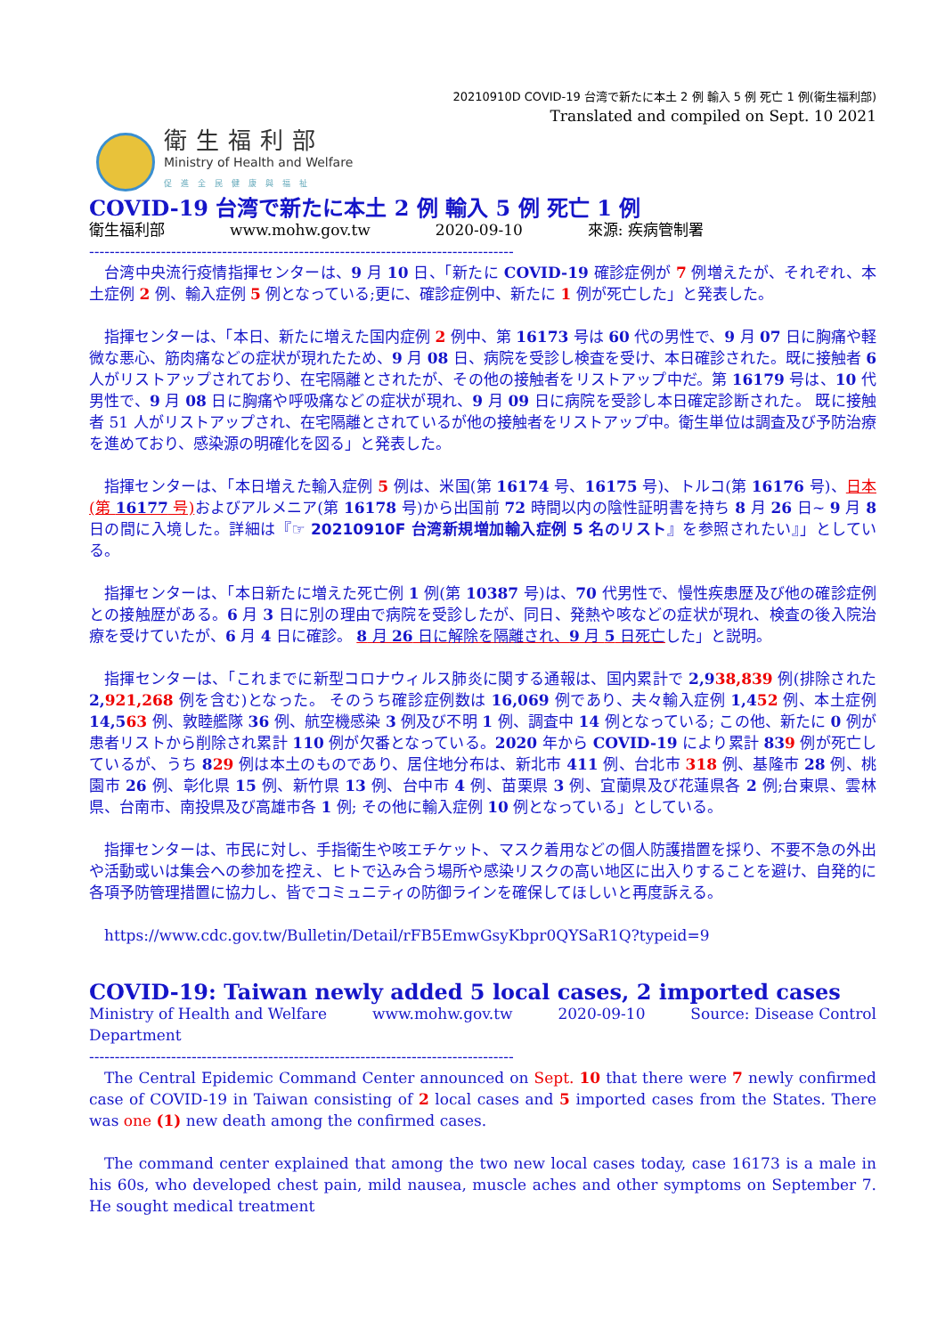20210910D COVID-19 台湾で新たに本土 2 例 輸入 5 例 死亡 1 例(衛生福利部)
Translated and compiled on Sept. 10 2021
衛生福利部
Ministry of Health and Welfare
促進全民健康與福祉
COVID-19 台湾で新たに本土 2 例 輸入 5 例 死亡 1 例
衛生福利部 www.mohw.gov.tw 2020-09-10 來源: 疾病管制署
-----------------------------------------------------------------------------------
台湾中央流行疫情指揮センターは、9 月 10 日、「新たに COVID-19 確診症例が 7 例増えたが、それぞれ、本土症例 2 例、輸入症例 5 例となっている;更に、確診症例中、新たに 1 例が死亡した」と発表した。
指揮センターは、「本日、新たに増えた国内症例 2 例中、第 16173 号は 60 代の男性で、9 月 07 日に胸痛や軽微な悪心、筋肉痛などの症状が現れたため、9 月 08 日、病院を受診し検査を受け、本日確診された。既に接触者 6 人がリストアップされており、在宅隔離とされたが、その他の接触者をリストアップ中だ。第 16179 号は、10 代男性で、9 月 08 日に胸痛や呼吸痛などの症状が現れ、9 月 09 日に病院を受診し本日確定診断された。 既に接触者 51 人がリストアップされ、在宅隔離とされているが他の接触者をリストアップ中。衛生単位は調査及び予防治療を進めており、感染源の明確化を図る」と発表した。
指揮センターは、「本日増えた輸入症例 5 例は、米国(第 16174 号、16175 号)、トルコ(第 16176 号)、日本(第 16177 号) およびアルメニア(第 16178 号)から出国前 72 時間以内の陰性証明書を持ち 8 月 26 日~ 9 月 8 日の間に入境した。詳細は『☞ 20210910F 台湾新規増加輸入症例 5 名のリスト』を参照されたい』」としている。
指揮センターは、「本日新たに増えた死亡例 1 例(第 10387 号)は、70 代男性で、慢性疾患歴及び他の確診症例との接触歴がある。6 月 3 日に別の理由で病院を受診したが、同日、発熱や咳などの症状が現れ、検査の後入院治療を受けていたが、6 月 4 日に確診。 8 月 26 日に解除を隔離され、9 月 5 日死亡した」と説明。
指揮センターは、「これまでに新型コロナウィルス肺炎に関する通報は、国内累計で 2,938,839 例(排除された 2,921,268 例を含む)となった。 そのうち確診症例数は 16,069 例であり、夫々輸入症例 1,452 例、本土症例 14,563 例、敦睦艦隊 36 例、航空機感染 3 例及び不明 1 例、調査中 14 例となっている; この他、新たに 0 例が患者リストから削除され累計 110 例が欠番となっている。2020 年から COVID-19 により累計 839 例が死亡しているが、うち 829 例は本土のものであり、居住地分布は、新北市 411 例、台北市 318 例、基隆市 28 例、桃園市 26 例、彰化県 15 例、新竹県 13 例、台中市 4 例、苗栗県 3 例、宜蘭県及び花蓮県各 2 例;台東県、雲林県、台南市、南投県及び高雄市各 1 例; その他に輸入症例 10 例となっている」としている。
指揮センターは、市民に対し、手指衛生や咳エチケット、マスク着用などの個人防護措置を採り、不要不急の外出や活動或いは集会への参加を控え、ヒトで込み合う場所や感染リスクの高い地区に出入りすることを避け、自発的に各項予防管理措置に協力し、皆でコミュニティの防御ラインを確保してほしいと再度訴える。
https://www.cdc.gov.tw/Bulletin/Detail/rFB5EmwGsyKbpr0QYSaR1Q?typeid=9
COVID-19: Taiwan newly added 5 local cases, 2 imported cases
Ministry of Health and Welfare www.mohw.gov.tw 2020-09-10 Source: Disease Control
Department
-----------------------------------------------------------------------------------
The Central Epidemic Command Center announced on Sept. 10 that there were 7 newly confirmed case of COVID-19 in Taiwan consisting of 2 local cases and 5 imported cases from the States. There was one (1) new death among the confirmed cases.
The command center explained that among the two new local cases today, case 16173 is a male in his 60s, who developed chest pain, mild nausea, muscle aches and other symptoms on September 7. He sought medical treatment